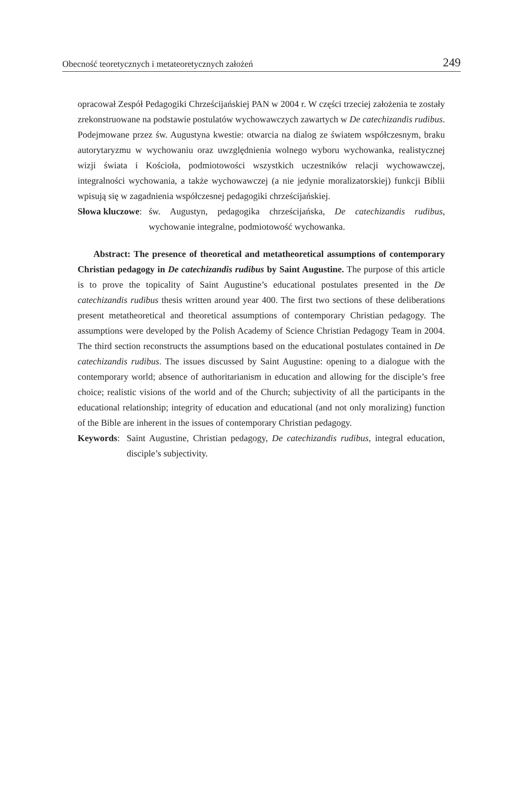Obecność teoretycznych i metateoretycznych założeń 249
opracował Zespół Pedagogiki Chrześcijańskiej PAN w 2004 r. W części trzeciej założenia te zostały zrekonstruowane na podstawie postulatów wychowawczych zawartych w De catechizandis rudibus. Podejmowane przez św. Augustyna kwestie: otwarcia na dialog ze światem współczesnym, braku autorytaryzmu w wychowaniu oraz uwzględnienia wolnego wyboru wychowanka, realistycznej wizji świata i Kościoła, podmiotowości wszystkich uczestników relacji wychowawczej, integralności wychowania, a także wychowawczej (a nie jedynie moralizatorskiej) funkcji Biblii wpisują się w zagadnienia współczesnej pedagogiki chrześcijańskiej.
Słowa kluczowe: św. Augustyn, pedagogika chrześcijańska, De catechizandis rudibus, wychowanie integralne, podmiotowość wychowanka.
Abstract: The presence of theoretical and metatheoretical assumptions of contemporary Christian pedagogy in De catechizandis rudibus by Saint Augustine. The purpose of this article is to prove the topicality of Saint Augustine’s educational postulates presented in the De catechizandis rudibus thesis written around year 400. The first two sections of these deliberations present metatheoretical and theoretical assumptions of contemporary Christian pedagogy. The assumptions were developed by the Polish Academy of Science Christian Pedagogy Team in 2004. The third section reconstructs the assumptions based on the educational postulates contained in De catechizandis rudibus. The issues discussed by Saint Augustine: opening to a dialogue with the contemporary world; absence of authoritarianism in education and allowing for the disciple’s free choice; realistic visions of the world and of the Church; subjectivity of all the participants in the educational relationship; integrity of education and educational (and not only moralizing) function of the Bible are inherent in the issues of contemporary Christian pedagogy.
Keywords: Saint Augustine, Christian pedagogy, De catechizandis rudibus, integral education, disciple’s subjectivity.